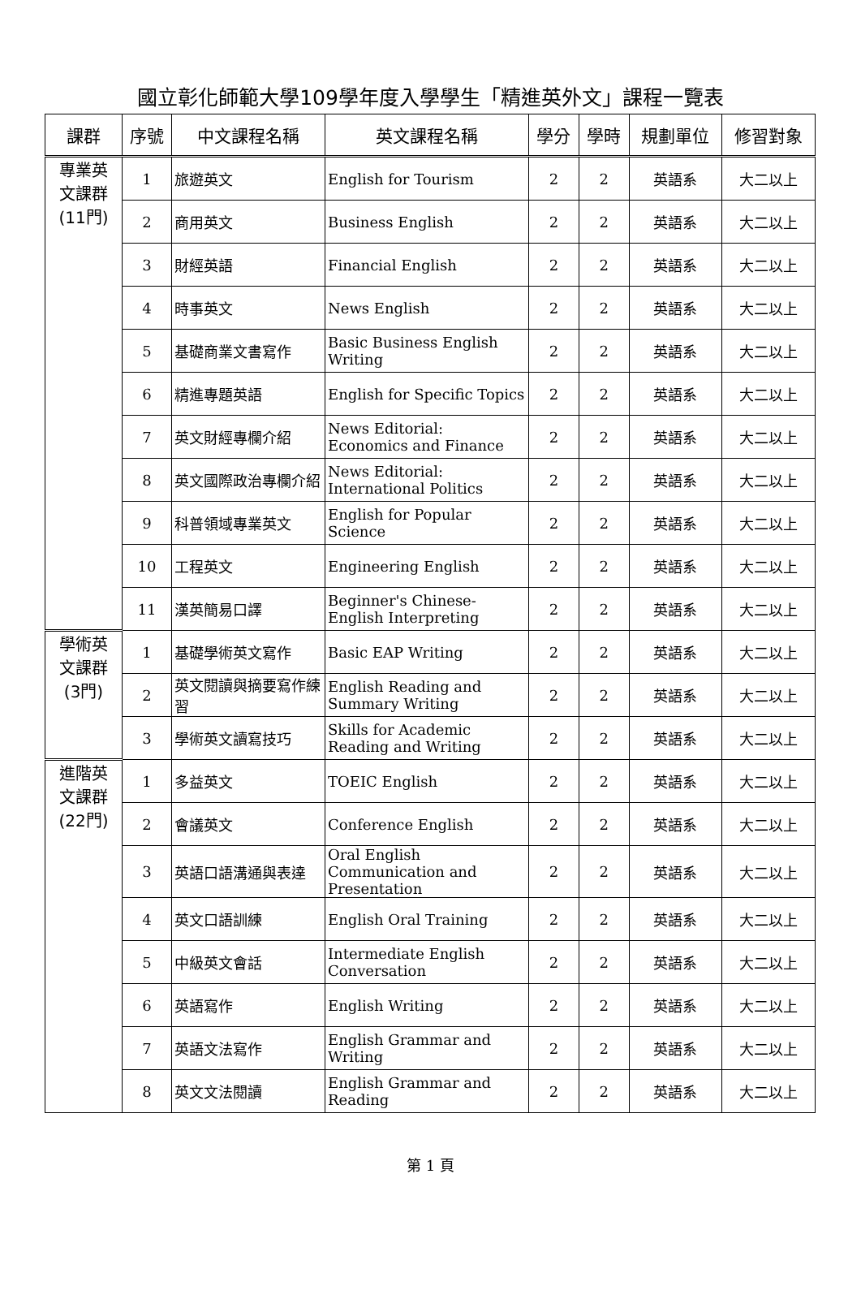國立彰化師範大學109學年度入學學生「精進英外文」課程一覽表
| 課群 | 序號 | 中文課程名稱 | 英文課程名稱 | 學分 | 學時 | 規劃單位 | 修習對象 |
| --- | --- | --- | --- | --- | --- | --- | --- |
| 專業英 文課群 (11門) | 1 | 旅遊英文 | English for Tourism | 2 | 2 | 英語系 | 大二以上 |
| | 2 | 商用英文 | Business English | 2 | 2 | 英語系 | 大二以上 |
| | 3 | 財經英語 | Financial English | 2 | 2 | 英語系 | 大二以上 |
| | 4 | 時事英文 | News English | 2 | 2 | 英語系 | 大二以上 |
| | 5 | 基礎商業文書寫作 | Basic Business English Writing | 2 | 2 | 英語系 | 大二以上 |
| | 6 | 精進專題英語 | English for Specific Topics | 2 | 2 | 英語系 | 大二以上 |
| | 7 | 英文財經專欄介紹 | News Editorial: Economics and Finance | 2 | 2 | 英語系 | 大二以上 |
| | 8 | 英文國際政治專欄介紹 | News Editorial: International Politics | 2 | 2 | 英語系 | 大二以上 |
| | 9 | 科普領域專業英文 | English for Popular Science | 2 | 2 | 英語系 | 大二以上 |
| | 10 | 工程英文 | Engineering English | 2 | 2 | 英語系 | 大二以上 |
| | 11 | 漢英簡易口譯 | Beginner's Chinese-English Interpreting | 2 | 2 | 英語系 | 大二以上 |
| 學術英 文課群 (3門) | 1 | 基礎學術英文寫作 | Basic EAP Writing | 2 | 2 | 英語系 | 大二以上 |
| | 2 | 英文閱讀與摘要寫作練習 | English Reading and Summary Writing | 2 | 2 | 英語系 | 大二以上 |
| | 3 | 學術英文讀寫技巧 | Skills for Academic Reading and Writing | 2 | 2 | 英語系 | 大二以上 |
| 進階英 文課群 (22門) | 1 | 多益英文 | TOEIC English | 2 | 2 | 英語系 | 大二以上 |
| | 2 | 會議英文 | Conference English | 2 | 2 | 英語系 | 大二以上 |
| | 3 | 英語口語溝通與表達 | Oral English Communication and Presentation | 2 | 2 | 英語系 | 大二以上 |
| | 4 | 英文口語訓練 | English Oral Training | 2 | 2 | 英語系 | 大二以上 |
| | 5 | 中級英文會話 | Intermediate English Conversation | 2 | 2 | 英語系 | 大二以上 |
| | 6 | 英語寫作 | English Writing | 2 | 2 | 英語系 | 大二以上 |
| | 7 | 英語文法寫作 | English Grammar and Writing | 2 | 2 | 英語系 | 大二以上 |
| | 8 | 英文文法閱讀 | English Grammar and Reading | 2 | 2 | 英語系 | 大二以上 |
第 1 頁